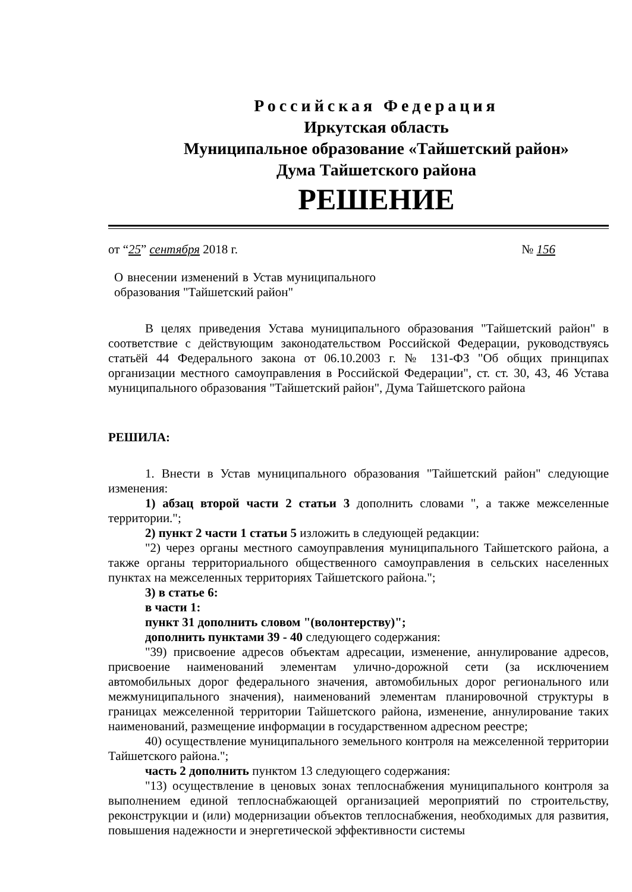Российская Федерация
Иркутская область
Муниципальное образование «Тайшетский район»
Дума Тайшетского района
РЕШЕНИЕ
от “25” сентября 2018 г. № 156
О внесении изменений в Устав муниципального образования "Тайшетский район"
В целях приведения Устава муниципального образования "Тайшетский район" в соответствие с действующим законодательством Российской Федерации, руководствуясь статьёй 44 Федерального закона от 06.10.2003 г. № 131-ФЗ "Об общих принципах организации местного самоуправления в Российской Федерации", ст. ст. 30, 43, 46 Устава муниципального образования "Тайшетский район", Дума Тайшетского района
РЕШИЛА:
1. Внести в Устав муниципального образования "Тайшетский район" следующие изменения:
1) абзац второй части 2 статьи 3 дополнить словами ", а также межселенные территории.";
2) пункт 2 части 1 статьи 5 изложить в следующей редакции:
"2) через органы местного самоуправления муниципального Тайшетского района, а также органы территориального общественного самоуправления в сельских населенных пунктах на межселенных территориях Тайшетского района.";
3) в статье 6:
в части 1:
пункт 31 дополнить словом "(волонтерству)";
дополнить пунктами 39 - 40 следующего содержания:
"39) присвоение адресов объектам адресации, изменение, аннулирование адресов, присвоение наименований элементам улично-дорожной сети (за исключением автомобильных дорог федерального значения, автомобильных дорог регионального или межмуниципального значения), наименований элементам планировочной структуры в границах межселенной территории Тайшетского района, изменение, аннулирование таких наименований, размещение информации в государственном адресном реестре;
40) осуществление муниципального земельного контроля на межселенной территории Тайшетского района.";
часть 2 дополнить пунктом 13 следующего содержания:
"13) осуществление в ценовых зонах теплоснабжения муниципального контроля за выполнением единой теплоснабжающей организацией мероприятий по строительству, реконструкции и (или) модернизации объектов теплоснабжения, необходимых для развития, повышения надежности и энергетической эффективности системы